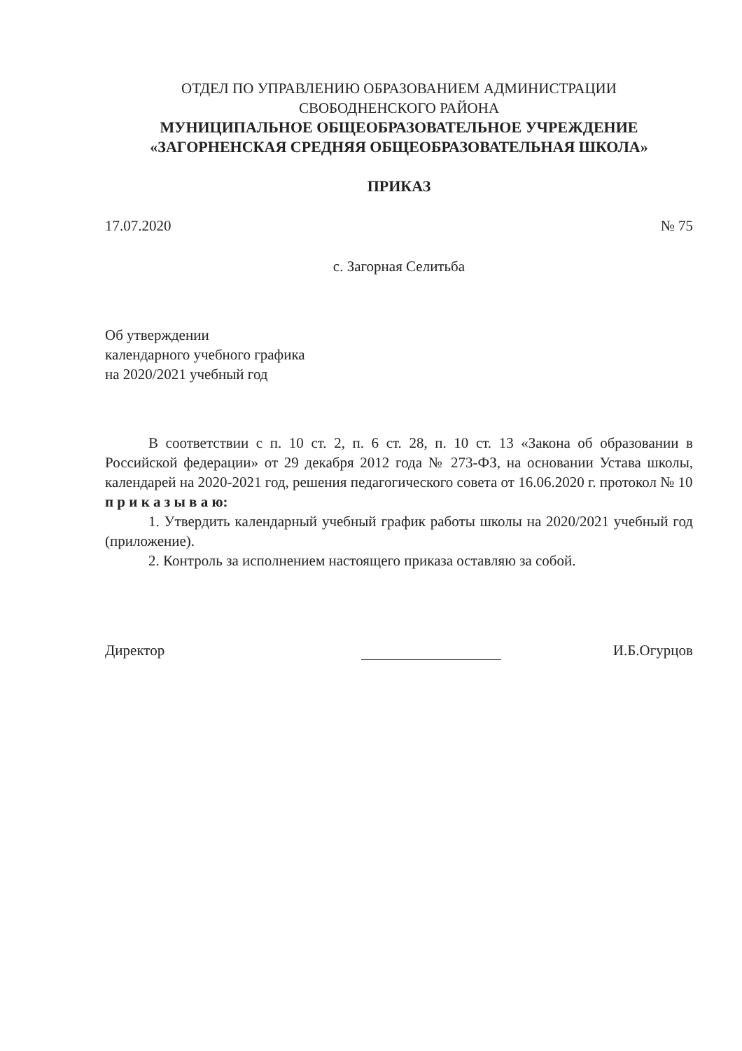ОТДЕЛ ПО УПРАВЛЕНИЮ ОБРАЗОВАНИЕМ АДМИНИСТРАЦИИ
СВОБОДНЕНСКОГО РАЙОНА
МУНИЦИПАЛЬНОЕ ОБЩЕОБРАЗОВАТЕЛЬНОЕ УЧРЕЖДЕНИЕ
«ЗАГОРНЕНСКАЯ СРЕДНЯЯ ОБЩЕОБРАЗОВАТЕЛЬНАЯ ШКОЛА»
ПРИКАЗ
17.07.2020 № 75
с. Загорная Селитьба
Об утверждении
календарного учебного графика
на 2020/2021 учебный год
В соответствии с п. 10 ст. 2, п. 6 ст. 28, п. 10 ст. 13 «Закона об образовании в Российской федерации» от 29 декабря 2012 года № 273-ФЗ, на основании Устава школы, календарей на 2020-2021 год, решения педагогического совета от 16.06.2020 г. протокол № 10
п р и к а з ы в а ю:
1. Утвердить календарный учебный график работы школы на 2020/2021 учебный год (приложение).
2. Контроль за исполнением настоящего приказа оставляю за собой.
Директор И.Б.Огурцов